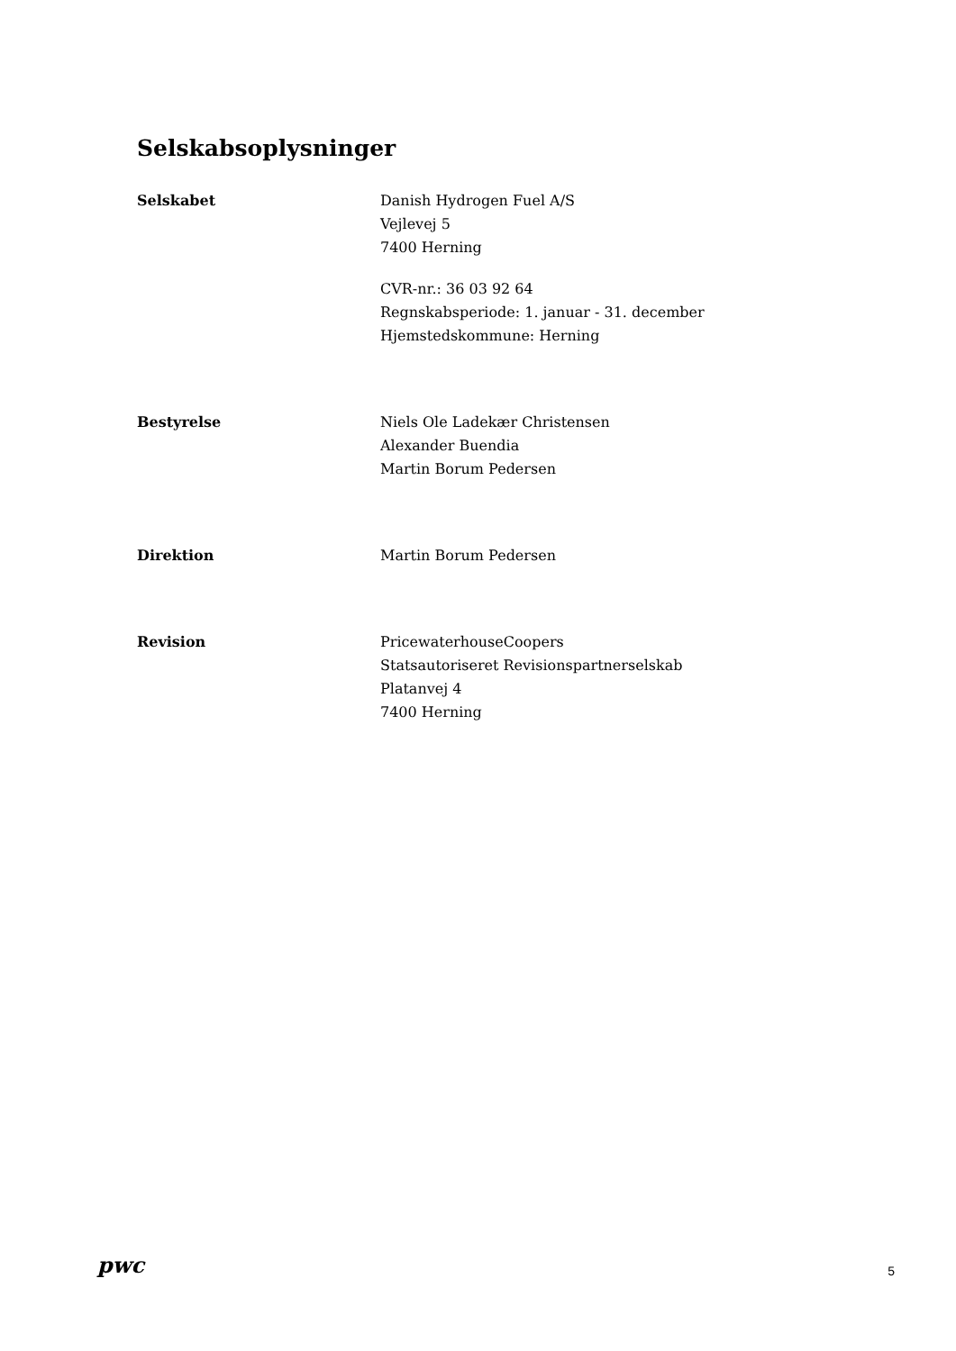Selskabsoplysninger
Selskabet Danish Hydrogen Fuel A/S
Vejlevej 5
7400 Herning
CVR-nr.: 36 03 92 64
Regnskabsperiode: 1. januar - 31. december
Hjemstedskommune: Herning
Bestyrelse Niels Ole Ladekær Christensen
Alexander Buendia
Martin Borum Pedersen
Direktion Martin Borum Pedersen
Revision PricewaterhouseCoopers
Statsautoriseret Revisionspartnerselskab
Platanvej 4
7400 Herning
pwc
5